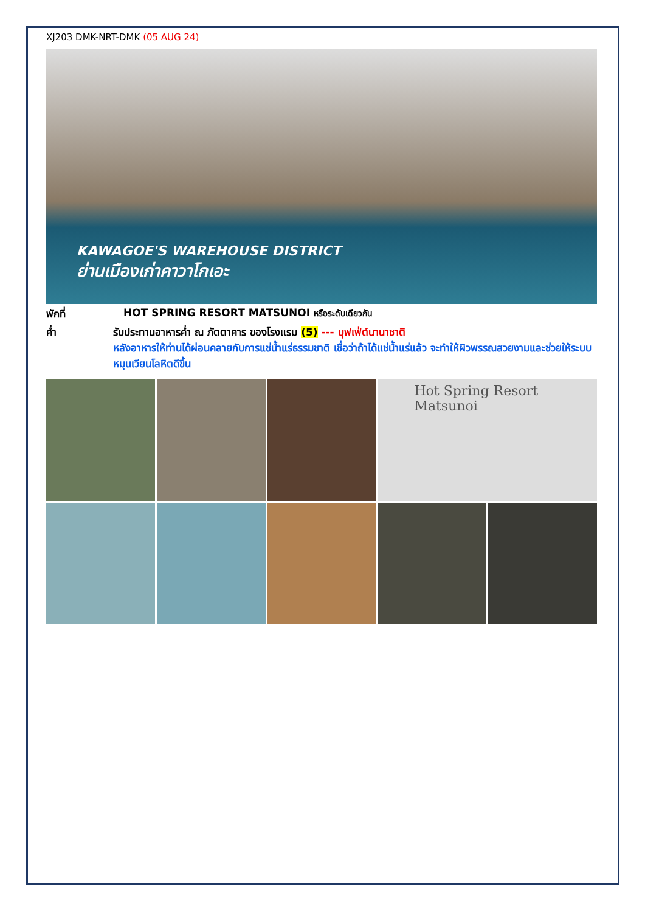XJ203 DMK-NRT-DMK (05 AUG 24)
KAWAGOE'S WAREHOUSE DISTRICT
ย่านเมืองเก่าคาวาโกเอะ
พักที่ HOT SPRING RESORT MATSUNOI หรือระดับเดียวกัน
ค่ำ รับประทานอาหารค่ำ ณ ภัตตาคาร ของโรงแรม (5) --- บุฟเฟ่ต์นานาชาติ
หลังอาหารให้ท่านได้ผ่อนคลายกับการแช่น้ำแร่ธรรมชาติ เชื่อว่าถ้าได้แช่น้ำแร่แล้ว จะทำให้ผิวพรรณสวยงามและช่วยให้ระบบหมุนเวียนโลหิตดีขึ้น
Hot Spring Resort Matsunoi